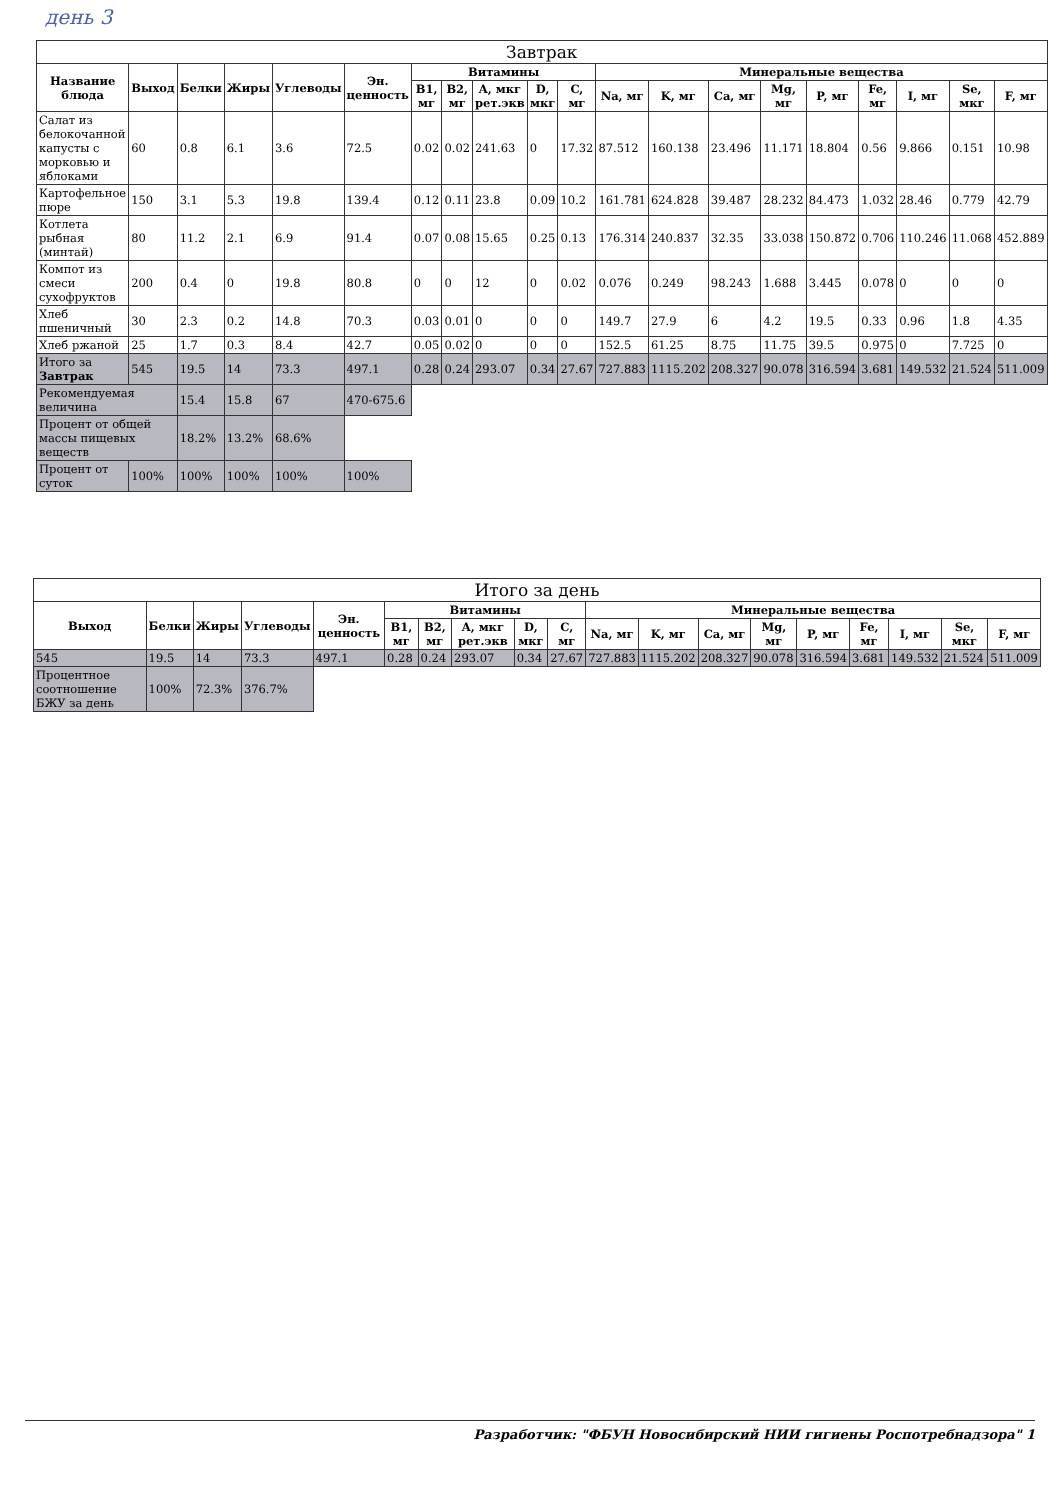день 3
| Завтрак | | | | | | | | | | | | | | | | | | | |
| --- | --- | --- | --- | --- | --- | --- | --- | --- | --- | --- | --- | --- | --- | --- | --- | --- | --- | --- | --- |
| Название блюда | Выход | Белки | Жиры | Углеводы | Эн. ценность | Витамины | | | | | Минеральные вещества | | | | | | | | |
| | | | | | | B1, мг | B2, мг | A, мкг рет.экв | D, мкг | C, мг | Na, мг | K, мг | Ca, мг | Mg, мг | P, мг | Fe, мг | I, мг | Se, мкг | F, мг |
| Салат из белокочанной капусты с морковью и яблоками | 60 | 0.8 | 6.1 | 3.6 | 72.5 | 0.02 | 0.02 | 241.63 | 0 | 17.32 | 87.512 | 160.138 | 23.496 | 11.171 | 18.804 | 0.56 | 9.866 | 0.151 | 10.98 |
| Картофельное пюре | 150 | 3.1 | 5.3 | 19.8 | 139.4 | 0.12 | 0.11 | 23.8 | 0.09 | 10.2 | 161.781 | 624.828 | 39.487 | 28.232 | 84.473 | 1.032 | 28.46 | 0.779 | 42.79 |
| Котлета рыбная (минтай) | 80 | 11.2 | 2.1 | 6.9 | 91.4 | 0.07 | 0.08 | 15.65 | 0.25 | 0.13 | 176.314 | 240.837 | 32.35 | 33.038 | 150.872 | 0.706 | 110.246 | 11.068 | 452.889 |
| Компот из смеси сухофруктов | 200 | 0.4 | 0 | 19.8 | 80.8 | 0 | 0 | 12 | 0 | 0.02 | 0.076 | 0.249 | 98.243 | 1.688 | 3.445 | 0.078 | 0 | 0 | 0 |
| Хлеб пшеничный | 30 | 2.3 | 0.2 | 14.8 | 70.3 | 0.03 | 0.01 | 0 | 0 | 0 | 149.7 | 27.9 | 6 | 4.2 | 19.5 | 0.33 | 0.96 | 1.8 | 4.35 |
| Хлеб ржаной | 25 | 1.7 | 0.3 | 8.4 | 42.7 | 0.05 | 0.02 | 0 | 0 | 0 | 152.5 | 61.25 | 8.75 | 11.75 | 39.5 | 0.975 | 0 | 7.725 | 0 |
| Итого за Завтрак | 545 | 19.5 | 14 | 73.3 | 497.1 | 0.28 | 0.24 | 293.07 | 0.34 | 27.67 | 727.883 | 1115.202 | 208.327 | 90.078 | 316.594 | 3.681 | 149.532 | 21.524 | 511.009 |
| Рекомендуемая величина | | 15.4 | 15.8 | 67 | 470-675.6 | | | | | | | | | | | | | | |
| Процент от общей массы пищевых веществ | | 18.2% | 13.2% | 68.6% | | | | | | | | | | | | | | | |
| Процент от суток | 100% | 100% | 100% | 100% | 100% | | | | | | | | | | | | | | |
| Итого за день | | | | | | | | | | | | | | | | | | |
| --- | --- | --- | --- | --- | --- | --- | --- | --- | --- | --- | --- | --- | --- | --- | --- | --- | --- | --- |
| Выход | Белки | Жиры | Углеводы | Эн. ценность | Витамины | | | | | Минеральные вещества | | | | | | | | |
| | | | | | B1, мг | B2, мг | A, мкг рет.экв | D, мкг | C, мг | Na, мг | K, мг | Ca, мг | Mg, мг | P, мг | Fe, мг | I, мг | Se, мкг | F, мг |
| 545 | 19.5 | 14 | 73.3 | 497.1 | 0.28 | 0.24 | 293.07 | 0.34 | 27.67 | 727.883 | 1115.202 | 208.327 | 90.078 | 316.594 | 3.681 | 149.532 | 21.524 | 511.009 |
| Процентное соотношение БЖУ за день | 100% | 72.3% | 376.7% | | | | | | | | | | | | | | | |
Разработчик: "ФБУН Новосибирский НИИ гигиены Роспотребнадзора" 1